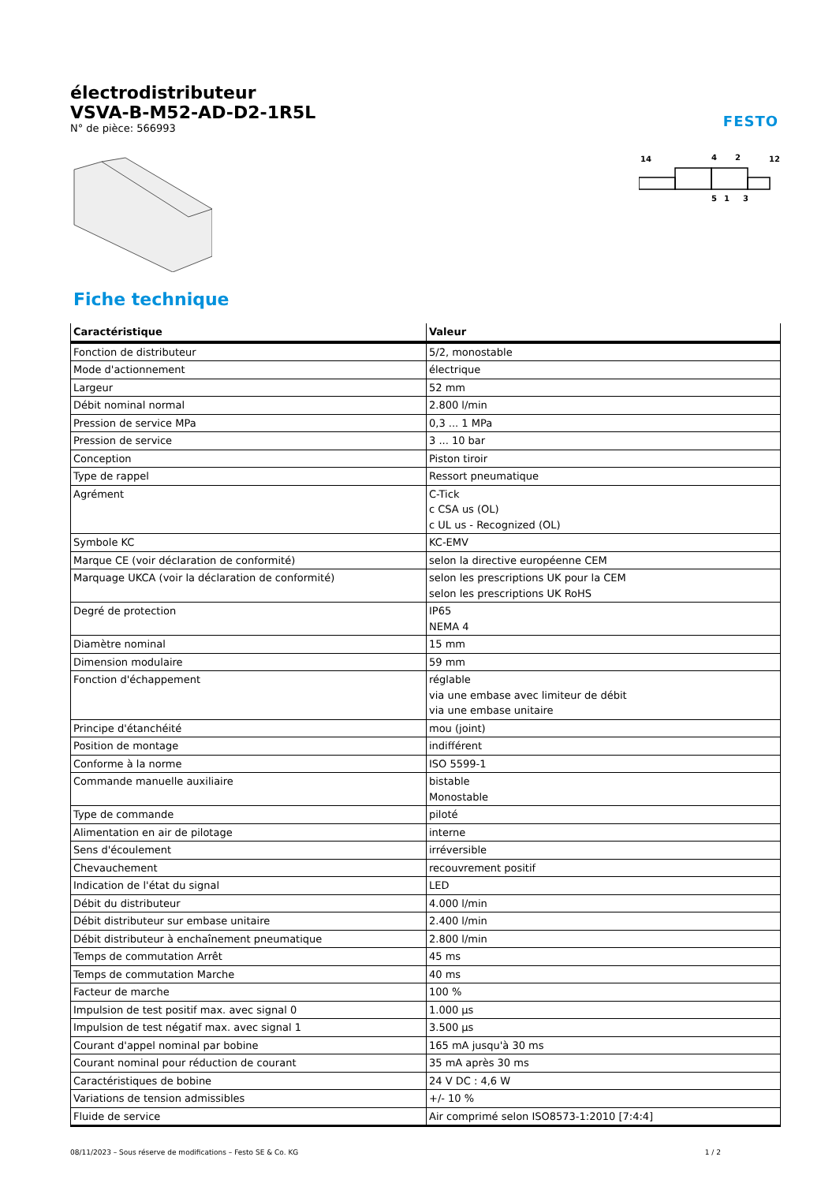FESTO
électrodistributeur
VSVA-B-M52-AD-D2-1R5L
N° de pièce: 566993
14
4
2
12
5
1
3
Fiche technique
| Caractéristique | Valeur |
| --- | --- |
| Fonction de distributeur | 5/2, monostable |
| Mode d'actionnement | électrique |
| Largeur | 52 mm |
| Débit nominal normal | 2.800 l/min |
| Pression de service MPa | 0,3 ... 1 MPa |
| Pression de service | 3 ... 10 bar |
| Conception | Piston tiroir |
| Type de rappel | Ressort pneumatique |
| Agrément | C-Tick c CSA us (OL) c UL us - Recognized (OL) |
| Symbole KC | KC-EMV |
| Marque CE (voir déclaration de conformité) | selon la directive européenne CEM |
| Marquage UKCA (voir la déclaration de conformité) | selon les prescriptions UK pour la CEM selon les prescriptions UK RoHS |
| Degré de protection | IP65 NEMA 4 |
| Diamètre nominal | 15 mm |
| Dimension modulaire | 59 mm |
| Fonction d'échappement | réglable via une embase avec limiteur de débit via une embase unitaire |
| Principe d'étanchéité | mou (joint) |
| Position de montage | indifférent |
| Conforme à la norme | ISO 5599-1 |
| Commande manuelle auxiliaire | bistable Monostable |
| Type de commande | piloté |
| Alimentation en air de pilotage | interne |
| Sens d'écoulement | irréversible |
| Chevauchement | recouvrement positif |
| Indication de l'état du signal | LED |
| Débit du distributeur | 4.000 l/min |
| Débit distributeur sur embase unitaire | 2.400 l/min |
| Débit distributeur à enchaînement pneumatique | 2.800 l/min |
| Temps de commutation Arrêt | 45 ms |
| Temps de commutation Marche | 40 ms |
| Facteur de marche | 100 % |
| Impulsion de test positif max. avec signal 0 | 1.000 µs |
| Impulsion de test négatif max. avec signal 1 | 3.500 µs |
| Courant d'appel nominal par bobine | 165 mA jusqu'à 30 ms |
| Courant nominal pour réduction de courant | 35 mA après 30 ms |
| Caractéristiques de bobine | 24 V DC : 4,6 W |
| Variations de tension admissibles | +/- 10 % |
| Fluide de service | Air comprimé selon ISO8573-1:2010 [7:4:4] |
08/11/2023 – Sous réserve de modifications – Festo SE & Co. KG 1 / 2